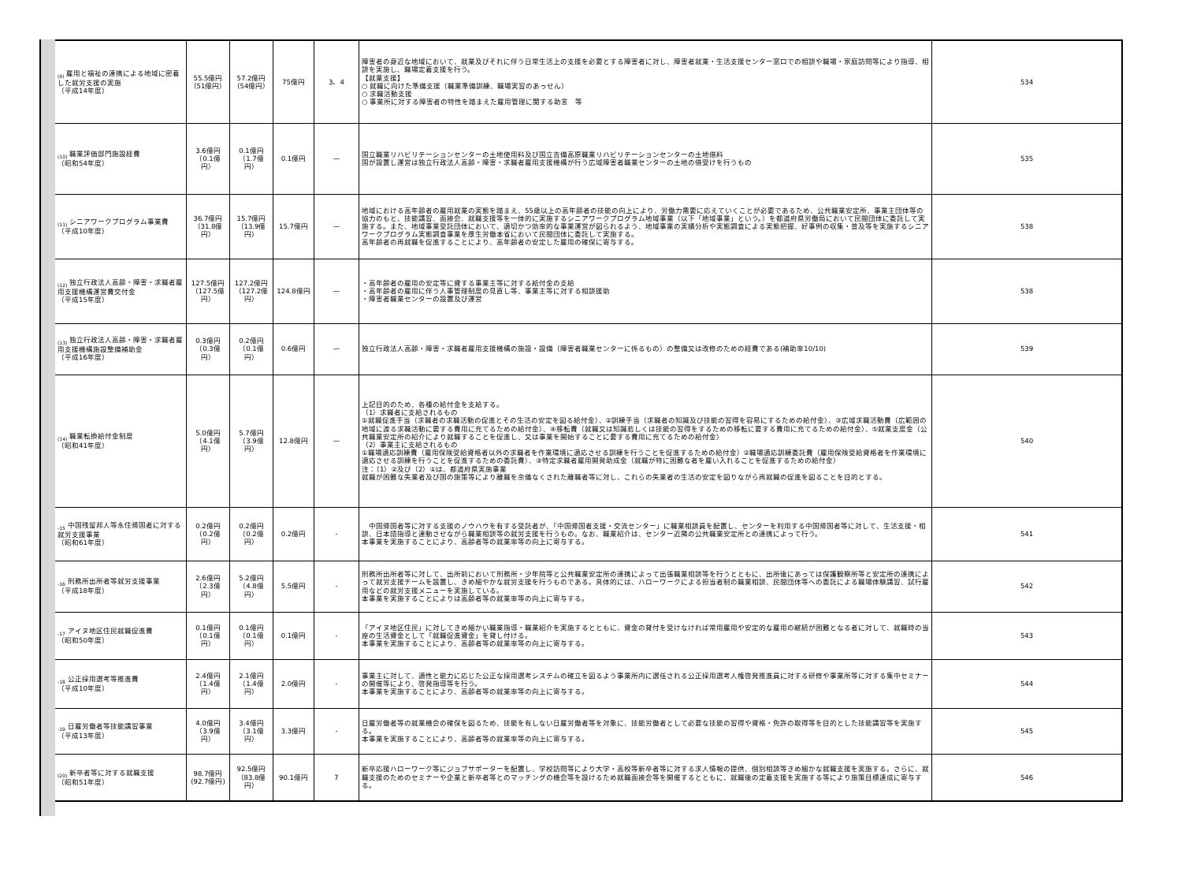| <sub>(9)</sub> 雇用と福祉の連携による地域に密着した就労支援の実施 （平成14年度） | 55.5億円 （51億円） | 57.2億円 （54億円） | 75億円 | 3、4 | 障害者の身近な地域において、就業及びそれに伴う日常生活上の支援を必要とする障害者に対し、障害者就業・生活支援センター窓口での相談や職場・家庭訪問等により指導、相談を実施し、職場定着支援を行う。 【就業支援】 ○ 就職に向けた準備支援（職業準備訓練、職場実習のあっせん） ○ 求職活動支援 ○ 事業所に対する障害者の特性を踏まえた雇用管理に関する助言 等 | 534 |
| <sub>(10)</sub> 職業評価部門施設経費 （昭和54年度） | 3.6億円 （0.1億円） | 0.1億円 （1.7億円） | 0.1億円 | — | 国立職業リハビリテーションセンターの土地使用料及び国立吉備高原職業リハビリテーションセンターの土地借料 国が設置し運営は独立行政法人高齢・障害・求職者雇用支援機構が行う広域障害者職業センターの土地の借受けを行うもの | 535 |
| <sub>(11)</sub> シニアワークプログラム事業費 （平成10年度） | 36.7億円 （31.8億円） | 15.7億円 （13.9億円） | 15.7億円 | — | 地域における高年齢者の雇用就業の実態を踏まえ、55歳以上の高年齢者の技能の向上により、労働力需要に応えていくことが必要であるため、公共職業安定所、事業主団体等の協力のもと、技能講習、面接会、就職支援等を一体的に実施するシニアワークプログラム地域事業（以下「地域事業」という。）を都道府県労働局において民間団体に委託して実施する。また、地域事業受託団体において、適切かつ効率的な事業運営が図られるよう、地域事業の実績分析や実態調査による実態把握、好事例の収集・普及等を実施するシニアワークプログラム実態調査事業を厚生労働本省において民間団体に委託して実施する。 高年齢者の再就職を促進することにより、高年齢者の安定した雇用の確保に寄与する。 | 538 |
| <sub>(12)</sub> 独立行政法人高齢・障害・求職者雇用支援機構運営費交付金 （平成15年度） | 127.5億円 （127.5億円） | 127.2億円 （127.2億円） | 124.8億円 | — | ・高年齢者の雇用の安定等に資する事業主等に対する給付金の支給 ・高年齢者の雇用に伴う人事管理制度の見直し等、事業主等に対する相談援助 ・障害者職業センターの設置及び運営 | 538 |
| <sub>(13)</sub> 独立行政法人高齢・障害・求職者雇用支援機構施設整備補助金 （平成16年度） | 0.3億円 （0.3億円） | 0.2億円 （0.1億円） | 0.6億円 | — | 独立行政法人高齢・障害・求職者雇用支援機構の施設・設備（障害者職業センターに係るもの）の整備又は改修のための経費である(補助率10/10) | 539 |
| <sub>(14)</sub> 職業転換給付金制度 （昭和41年度） | 5.0億円 （4.1億円） | 5.7億円 （3.9億円） | 12.8億円 | — | 上記目的のため、各種の給付金を支給する。 （1）求職者に支給されるもの ①就職促進手当（求職者の求職活動の促進とその生活の安定を図る給付金）、②訓練手当（求職者の知識及び技能の習得を容易にするための給付金）、③広域求職活動費（広範囲の地域に渡る求職活動に要する費用に充てるための給付金）、④移転費（就職又は知識若しくは技能の習得をするための移転に要する費用に充てるための給付金）、⑤就業支度金（公共職業安定所の紹介により就職することを促進し、又は事業を開始することに要する費用に充てるための給付金） （2）事業主に支給されるもの ①職場適応訓練費（雇用保険受給資格者以外の求職者を作業環境に適応させる訓練を行うことを促進するための給付金）②職場適応訓練委託費（雇用保険受給資格者を作業環境に適応させる訓練を行うことを促進するための委託費）、③特定求職者雇用開発助成金（就職が特に困難な者を雇い入れることを促進するための給付金） 注：（1）②及び（2）①は、都道府県実施事業 就職が困難な失業者及び国の施策等により離職を余儀なくされた離職者等に対し、これらの失業者の生活の安定を図りながら再就職の促進を図ることを目的とする。 | 540 |
| <sub>-15</sub> 中国残留邦人等永住帰国者に対する就労支援事業 （昭和61年度） | 0.2億円 （0.2億円） | 0.2億円 （0.2億円） | 0.2億円 | - | 中国帰国者等に対する支援のノウハウを有する受託者が、「中国帰国者支援・交流センター」に職業相談員を配置し、センターを利用する中国帰国者等に対して、生活支援・相談、日本語指導と連動させながら職業相談等の就労支援を行うもの。なお、職業紹介は、センター近隣の公共職業安定所との連携によって行う。 本事業を実施することにより、高齢者等の就業率等の向上に寄与する。 | 541 |
| <sub>-16</sub> 刑務所出所者等就労支援事業 （平成18年度） | 2.6億円 （2.3億円） | 5.2億円 （4.8億円） | 5.5億円 | - | 刑務所出所者等に対して、出所前において刑務所・少年院等と公共職業安定所の連携によって出張職業相談等を行うとともに、出所後にあっては保護観察所等と安定所の連携によって就労支援チームを設置し、きめ細やかな就労支援を行うものである。具体的には、ハローワークによる担当者制の職業相談、民間団体等への委託による職場体験講習、試行雇用などの就労支援メニューを実施している。 本事業を実施することによりは高齢者等の就業率等の向上に寄与する。 | 542 |
| <sub>-17</sub> アイヌ地区住民就職促進費 （昭和50年度） | 0.1億円 （0.1億円） | 0.1億円 （0.1億円） | 0.1億円 | - | 「アイヌ地区住民」に対してきめ細かい職業指導・職業紹介を実施するとともに、資金の貸付を受けなければ常用雇用や安定的な雇用の継続が困難となる者に対して、就職時の当座の生活資金として「就職促進資金」を貸し付ける。 本事業を実施することにより、高齢者等の就業率等の向上に寄与する。 | 543 |
| <sub>-18</sub> 公正採用選考等推進費 （平成10年度） | 2.4億円 （1.4億円） | 2.1億円 （1.4億円） | 2.0億円 | - | 事業主に対して、適性と能力に応じた公正な採用選考システムの確立を図るよう事業所内に選任される公正採用選考人権啓発推進員に対する研修や事業所等に対する集中セミナーの開催等により、啓発指導等を行う。 本事業を実施することにより、高齢者等の就業率等の向上に寄与する。 | 544 |
| <sub>-19</sub> 日雇労働者等技能講習事業 （平成13年度） | 4.0億円 （3.9億円） | 3.4億円 （3.1億円） | 3.3億円 | - | 日雇労働者等の就業機会の確保を図るため、技能を有しない日雇労働者等を対象に、技能労働者として必要な技能の習得や資格・免許の取得等を目的とした技能講習等を実施する。 本事業を実施することにより、高齢者等の就業率等の向上に寄与する。 | 545 |
| <sub>(20)</sub> 新卒者等に対する就職支援 （昭和51年度） | 98.7億円 (92.7億円) | 92.5億円 （83.8億円） | 90.1億円 | 7 | 新卒応援ハローワーク等にジョブサポーターを配置し、学校訪問等により大学・高校等新卒者等に対する求人情報の提供、個別相談等きめ細かな就職支援を実施する。さらに、就職支援のためのセミナーや企業と新卒者等とのマッチングの機会等を設けるため就職面接会等を開催するとともに、就職後の定着支援を実施する等により施策目標達成に寄与する。 | 546 |